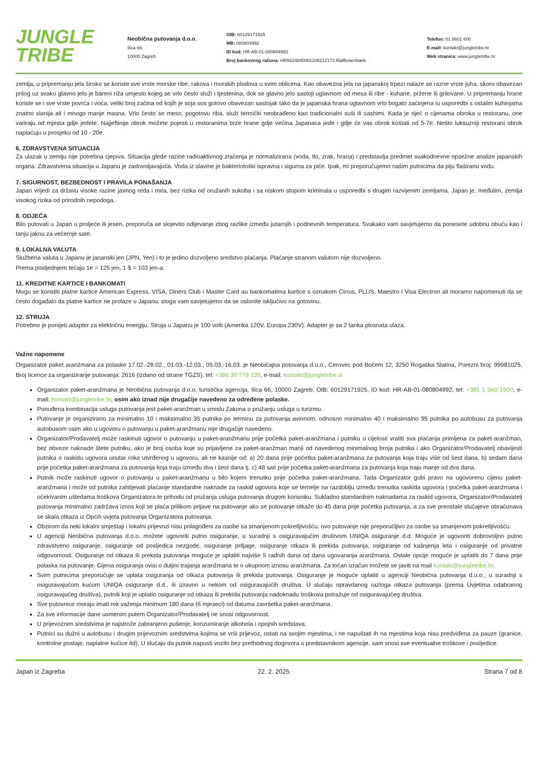JUNGLE
TRIBE
Neobična putovanja d.o.o.
Ilica 66,
10000 Zagreb
OIB: 60129171925
MB: 080804992
ID kod: HR-AB-01-080804992
Broj bankovnog računa: HR5624840081106212173 Raiffeisenbank
Telefon: 01 5601 600
E-mail: kontakt@jungletribe.hr
Web stranica: www.jungletribe.hr
zemlja, u pripremanju jela široko se koriste sve vrste morske ribe, rakova i morskih plodova u svim oblicima. Kao obavezna jela na japanskoj trpezi nalaze se razne vrste juha, skoro obavezan prilog uz svako glavno jelo je bareni riža umjesto kojeg se vrlo često služi i tjestenina, dok se glavno jelo sastoji uglavnom od mesa ili ribe - kuhane, pržene ili grilovane. U pripremanju hrane koriste se i sve vrste povrća i voća, veliki broj začina od kojih je soja sos gotovo obavezan sastojak tako da je japanska hrana uglavnom vrlo bogato začinjena iu usporedbi s ostalim kuhinjama znatno slanija ali i mnogo manje masna. Vrlo često se meso, pogotovu riba, služi termički neobrađeno kao tradicionalni suši ili sashimi. Kada je riječ o cijenama obroka u restoranu, one variraju od mjesta gdje jedete. Najjeftinije obrok možete pojesti u restoranima brze hrane gdje većina Japanaca jede i gdje će vas obrok koštati od 5-7e. Nešto luksuzniji restorani obrok naplaćuju u prosjeku od 10 - 20e.
6. ZDRAVSTVENA SITUACIJA
Za ulazak u zemlju nije potrebna cjepiva. Situacija glede razine radioaktivnog zračenja je normalizirana (voda, tlo, zrak, hrana) i predstavlja predmet svakodnevne opsežne analize japanskih organa. Zdravstvena situacija u Japanu je zadovoljavajuća. Voda iz slavine je bakteriološki ispravna i sigurna za piće. Ipak, mi preporučujemo našim putnicima da piju flaširanu vodu.
7. SIGURNOST, BEZBEDNOST I PRAVILA PONAŠANJA
Japan vrijedi za državu visoke razine javnog reda i mira, bez rizika od oružanih sukoba i sa niskom stopom kriminala u usporedbi s drugim razvijenim zemljama. Japan je, međutim, zemlja visokog rizika od prirodnih nepodoga.
8. ODJEĆA
Bilo putovati u Japan u proljeće ili jesen, preporuča se slojevito odijevanje zbog razlike između jutarnjih i podnevnih temperatura. Svakako vam savjetujemo da ponesete udobnu obuću kao i tanju jaknu za večernje sate.
9. LOKALNA VALUTA
Službena valuta u Japanu je jananski jen (JPN, Yen) i to je jedino dozvoljeno sredstvo plaćanja. Plaćanje stranom valutom nije dozvoljeno.
Prema posljednjem tečaju 1e = 125 jen, 1 $ = 103 jen-a.
11. KREDITNE KARTICE I BANKOMATI
Mogu se koristiti platne kartice American Express, VISA, Diners Club i Master Card au bankomatima kartice s oznakom Cirrus, PLUS, Maestro i Visa Electron ali moramo napomenuti da se često događalo da platne kartice ne prolaze u Japanu, stoga vam savjetujemo da se oslonite isključivo na gotovinu.
12. STRUJA
Potrebno je ponijeti adapter za električnu energiju. Struja u Japanu je 100 volti (Amerika 120V, Europa 230V). Adapter je sa 2 tanka plosnata ulaza.
Važne napomene
Organizator paket aranžmana za polaske 17.02.-28.02., 01.03.-12.03., 05.03.-16.03. je Neobičajna potovanja d.o.o., Cerovec pod Bočem 12, 3250 Rogaška Slatina, Porezni broj: 99981025, Broj licence za organiziranje putovanja: 2616 (izdano od strane TGZS), tel: +386 30 779 139, e-mail: kontakt@jungletribe.si
Organizator paket-aranžmana je Neobična putovanja d.o.o. turistička agencija, Ilica 66, 10000 Zagreb, OIB: 60129171925, ID kod: HR-AB-01-080804992, tel: +385 1 560 1600, e-mail: kontakt@jungletribe.hr, osim ako iznad nije drugačije navedeno za određene polaske.
Ponuđena kombinacija usluga putovanja jest paket-aranžman u smislu Zakona o pružanju usluga u turizmu.
Putovanje je organizirano za minimalno 10 i maksimalno 35 putnika po terminu za putovanja avionom, odnosno minimalno 40 i maksimalno 95 putnika po autobusu za putovanja autobusom osim ako u ugovoru o putovanju u paket-aranžmanu nije drugačije navedeno.
Organizator/Prodavatelj može raskinuti ugovor o putovanju u paket-aranžmanu prije početka paket-aranžmana i putniku u cijelosti vratiti sva plaćanja primljena za paket-aranžman, bez obveze naknade štete putniku, ako je broj osoba koje su prijavljene za paket-aranžman manji od navedenog minimalnog broja putnika i ako Organizator/Prodavatelj obavijesti putnika o raskidu ugovora unutar roka utvrđenog u ugovoru, ali ne kasnije od: a) 20 dana prije početka paket-aranžmana za putovanja koja traju više od šest dana, b) sedam dana prije početka paket-aranžmana za putovanja koja traju između dva i šest dana tj. c) 48 sati prije početka paket-aranžmana za putovanja koja traju manje od dva dana.
Putnik može raskinuti ugovor o putovanju u paket-aranžmanu u bilo kojem trenutku prije početka paket-aranžmana. Tada Organizator gubi pravo na ugovorenu cijenu paket-aranžmana i može od putnika zahtijevati plaćanje standardne naknade za raskid ugovora koje se temelje na razdoblju između trenutka raskida ugovora i početka paket-aranžmana i očekivanim uštedama troškova Organizatora te prihodu od pružanja usluga putovanja drugom korisniku. Sukladno standardnim naknadama za raskid ugovora, Organizator/Prodavatelj putovanja minimalno zadržava iznos koji se plaća prilikom prijave na putovanje ako se putovanje otkaže do 45 dana prije početka putovanja, a za sve preostale slučajeve obračunava se skala otkaza iz Općih uvjeta putovanja Organizatora putovanja.
Obzirom da neki lokalni smještaji i lokalni prijevozi nisu prilagođeni za osobe sa smanjenom pokretljivošću, ovo putovanje nije preporučljivo za osobe sa smanjenom pokretljivošću.
U agenciji Neobična putovanja d.o.o. možete ugovoriti putno osiguranje, u suradnji s osiguravajućim društvom UNIQA osiguranje d.d. Moguće je ugovoriti dobrovoljno putno zdravstveno osiguranje, osiguranje od posljedica nezgode, osiguranje prtljage, osiguranje otkaza ili prekida putovanja, osiguranje od kašnjenja leta i osiguranje od privatne odgovornosti. Osiguranje od otkaza ili prekida putovanja moguće je uplatiti najviše 5 radnih dana od dana ugovaranja aranžmana. Ostale opcije moguće je uplatiti do 7 dana prije polaska na putovanje. Cijena osiguranja ovisi o duljini trajanja aranžmana te o ukupnom iznosu aranžmana. Za točan izračun možete se javiti na mail kontakt@jungletribe.hr.
Svim putnicima preporučuje se uplata osiguranja od otkaza putovanja ili prekida putovanja. Osiguranje je moguće uplatiti u agenciji Neobična putovanja d.o.o., u suradnji s osiguravajućom kućom UNIQA osiguranje d.d., ili izravno u nekom od osiguravajućih društva. U slučaju opravdanog razloga otkaza putovanja (prema Uvjetima odabranog osiguravajućeg društva), putnik koji je uplatio osiguranje od otkaza ili prekida putovanja nadoknadu troškova potražuje od osiguravajućeg društva.
Sve putovnice moraju imati rok važenja minimum 180 dana (6 mjeseci) od datuma završetka paket-aranžmana.
Za sve informacije dane usmenim putem Organizator/Prodavatelj ne snosi odgovornost.
U prijevoznim sredstvima je najstrože zabranjeno pušenje, konzumiranje alkohola i opojnih sredstava.
Putnici su dužni u autobusu i drugim prijevoznim sredstvima kojima se vrši prijevoz, ostati na svojim mjestima, i ne napuštati ih na mjestima koja nisu predviđena za pauze (granice, kontrolne postaje, naplatne kućice itd). U slučaju da putnik napusti vozilo bez prethodnog dogovora s predstavnikom agencije, sam snosi sve eventualne troškove i posljedice.
Japan iz Zagreba 22. 2. 2025. Strana 7 od 8